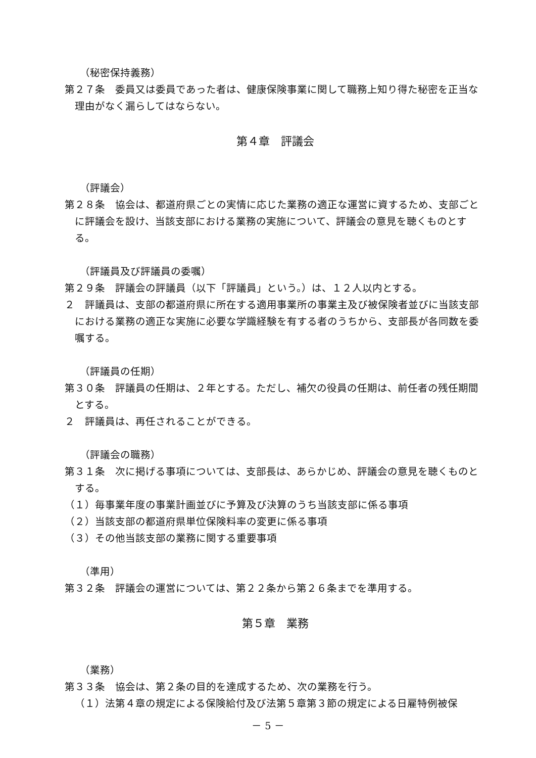（秘密保持義務）
第２７条　委員又は委員であった者は、健康保険事業に関して職務上知り得た秘密を正当な理由がなく漏らしてはならない。
第４章　評議会
（評議会）
第２８条　協会は、都道府県ごとの実情に応じた業務の適正な運営に資するため、支部ごとに評議会を設け、当該支部における業務の実施について、評議会の意見を聴くものとする。
（評議員及び評議員の委嘱）
第２９条　評議会の評議員（以下「評議員」という。）は、１２人以内とする。
２　評議員は、支部の都道府県に所在する適用事業所の事業主及び被保険者並びに当該支部における業務の適正な実施に必要な学識経験を有する者のうちから、支部長が各同数を委嘱する。
（評議員の任期）
第３０条　評議員の任期は、２年とする。ただし、補欠の役員の任期は、前任者の残任期間とする。
２　評議員は、再任されることができる。
（評議会の職務）
第３１条　次に掲げる事項については、支部長は、あらかじめ、評議会の意見を聴くものとする。
（１）毎事業年度の事業計画並びに予算及び決算のうち当該支部に係る事項
（２）当該支部の都道府県単位保険料率の変更に係る事項
（３）その他当該支部の業務に関する重要事項
（準用）
第３２条　評議会の運営については、第２２条から第２６条までを準用する。
第５章　業務
（業務）
第３３条　協会は、第２条の目的を達成するため、次の業務を行う。
（１）法第４章の規定による保険給付及び法第５章第３節の規定による日雇特例被保
－ 5 －